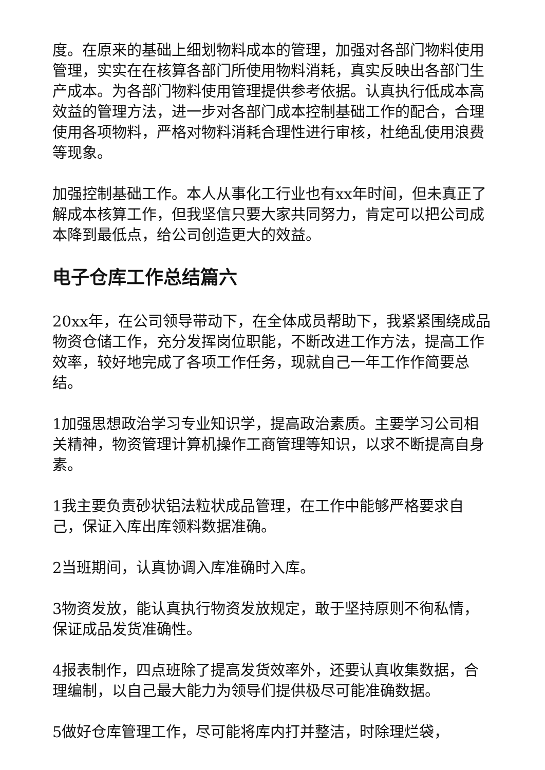度。在原来的基础上细划物料成本的管理，加强对各部门物料使用管理，实实在在核算各部门所使用物料消耗，真实反映出各部门生产成本。为各部门物料使用管理提供参考依据。认真执行低成本高效益的管理方法，进一步对各部门成本控制基础工作的配合，合理使用各项物料，严格对物料消耗合理性进行审核，杜绝乱使用浪费等现象。
加强控制基础工作。本人从事化工行业也有xx年时间，但未真正了解成本核算工作，但我坚信只要大家共同努力，肯定可以把公司成本降到最低点，给公司创造更大的效益。
电子仓库工作总结篇六
20xx年，在公司领导带动下，在全体成员帮助下，我紧紧围绕成品物资仓储工作，充分发挥岗位职能，不断改进工作方法，提高工作效率，较好地完成了各项工作任务，现就自己一年工作作简要总结。
1加强思想政治学习专业知识学，提高政治素质。主要学习公司相关精神，物资管理计算机操作工商管理等知识，以求不断提高自身素。
1我主要负责砂状铝法粒状成品管理，在工作中能够严格要求自己，保证入库出库领料数据准确。
2当班期间，认真协调入库准确时入库。
3物资发放，能认真执行物资发放规定，敢于坚持原则不徇私情，保证成品发货准确性。
4报表制作，四点班除了提高发货效率外，还要认真收集数据，合理编制，以自己最大能力为领导们提供极尽可能准确数据。
5做好仓库管理工作，尽可能将库内打并整洁，时除理烂袋，